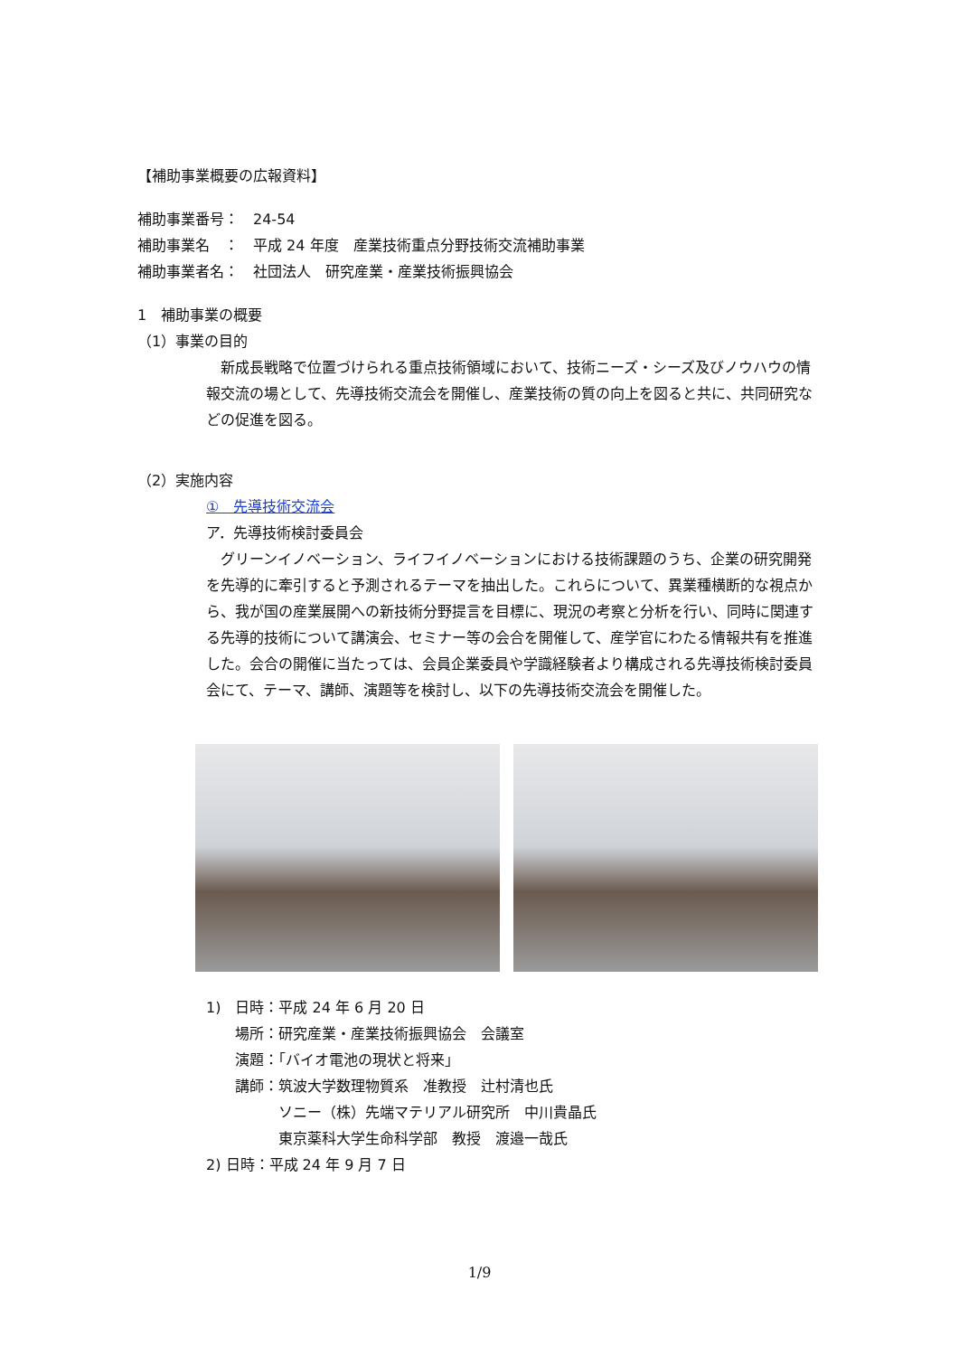【補助事業概要の広報資料】
補助事業番号：　24-54
補助事業名　：　平成 24 年度　産業技術重点分野技術交流補助事業
補助事業者名：　社団法人　研究産業・産業技術振興協会
1　補助事業の概要
（1）事業の目的
　新成長戦略で位置づけられる重点技術領域において、技術ニーズ・シーズ及びノウハウの情報交流の場として、先導技術交流会を開催し、産業技術の質の向上を図ると共に、共同研究などの促進を図る。
（2）実施内容
①　先導技術交流会
ア．先導技術検討委員会
　グリーンイノベーション、ライフイノベーションにおける技術課題のうち、企業の研究開発を先導的に牽引すると予測されるテーマを抽出した。これらについて、異業種横断的な視点から、我が国の産業展開への新技術分野提言を目標に、現況の考察と分析を行い、同時に関連する先導的技術について講演会、セミナー等の会合を開催して、産学官にわたる情報共有を推進した。会合の開催に当たっては、会員企業委員や学識経験者より構成される先導技術検討委員会にて、テーマ、講師、演題等を検討し、以下の先導技術交流会を開催した。
1)　日時：平成 24 年 6 月 20 日
　　場所：研究産業・産業技術振興協会　会議室
　　演題：「バイオ電池の現状と将来」
　　講師：筑波大学数理物質系　准教授　辻村清也氏
　　　　　ソニー（株）先端マテリアル研究所　中川貴晶氏
　　　　　東京薬科大学生命科学部　教授　渡邉一哉氏
2) 日時：平成 24 年 9 月 7 日
1/9